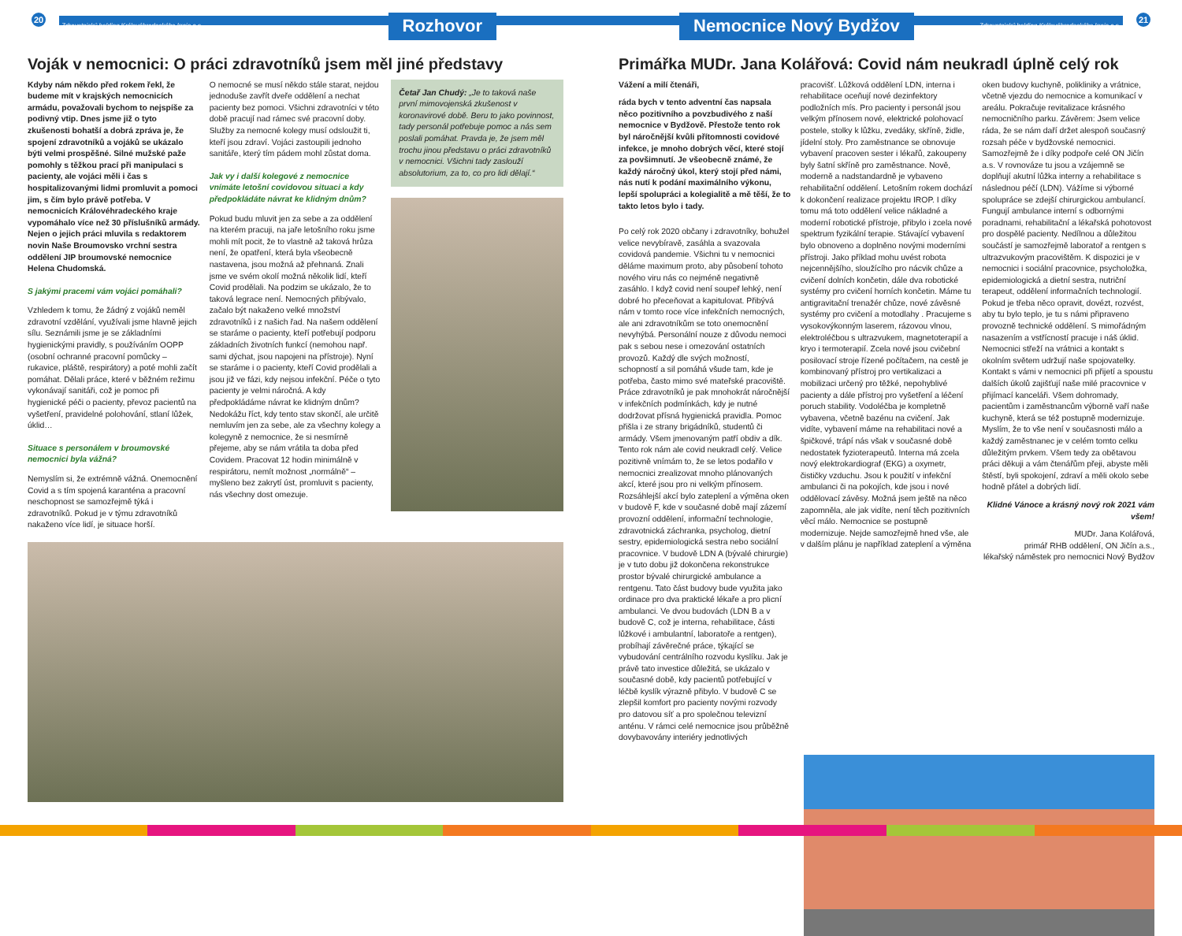20 Zdravotnický holding Královéhradeckého kraje a.s. Rozhovor
Voják v nemocnici: O práci zdravotníků jsem měl jiné představy
Kdyby nám někdo před rokem řekl, že budeme mít v krajských nemocnicích armádu, považovali bychom to nejspíše za podivný vtip. Dnes jsme již o tyto zkušenosti bohatší a dobrá zpráva je, že spojení zdravotníků a vojáků se ukázalo býti velmi prospěšné. Silné mužské paže pomohly s těžkou prací při manipulaci s pacienty, ale vojáci měli i čas s hospitalizovanými lidmi promluvit a pomoci jim, s čím bylo právě potřeba. V nemocnicích Královéhradeckého kraje vypomáhalo více než 30 příslušníků armády. Nejen o jejich práci mluvila s redaktorem novin Naše Broumovsko vrchní sestra oddělení JIP broumovské nemocnice Helena Chudomská.
S jakými pracemi vám vojáci pomáhali?
Vzhledem k tomu, že žádný z vojáků neměl zdravotní vzdělání, využívali jsme hlavně jejich sílu. Seznámili jsme je se základními hygienickými pravidly, s používáním OOPP (osobní ochranné pracovní pomůcky – rukavice, pláště, respirátory) a poté mohli začít pomáhat. Dělali práce, které v běžném režimu vykonávají sanitáři, což je pomoc při hygienické péči o pacienty, převoz pacientů na vyšetření, pravidelné polohování, stlaní lůžek, úklid…
Situace s personálem v broumovské nemocnici byla vážná?
Nemyslím si, že extrémně vážná. Onemocnění Covid a s tím spojená karanténa a pracovní neschopnost se samozřejmě týká i zdravotníků. Pokud je v týmu zdravotníků nakaženo více lidí, je situace horší.
O nemocné se musí někdo stále starat, nejdou jednoduše zavřít dveře oddělení a nechat pacienty bez pomoci. Všichni zdravotníci v této době pracují nad rámec své pracovní doby. Služby za nemocné kolegy musí odsloužit ti, kteří jsou zdraví. Vojáci zastoupili jednoho sanitáře, který tím pádem mohl zůstat doma.
Jak vy i další kolegové z nemocnice vnímáte letošní covidovou situaci a kdy předpokládáte návrat ke klidným dnům?
Pokud budu mluvit jen za sebe a za oddělení na kterém pracuji, na jaře letošního roku jsme mohli mít pocit, že to vlastně až taková hrůza není, že opatření, která byla všeobecně nastavena, jsou možná až přehnaná. Znali jsme ve svém okolí možná několik lidí, kteří Covid prodělali. Na podzim se ukázalo, že to taková legrace není. Nemocných přibývalo, začalo být nakaženo velké množství zdravotníků i z našich řad. Na našem oddělení se staráme o pacienty, kteří potřebují podporu základních životních funkcí (nemohou např. sami dýchat, jsou napojeni na přístroje). Nyní se staráme i o pacienty, kteří Covid prodělali a jsou již ve fázi, kdy nejsou infekční. Péče o tyto pacienty je velmi náročná. A kdy předpokládáme návrat ke klidným dnům? Nedokážu říct, kdy tento stav skončí, ale určitě nemluvím jen za sebe, ale za všechny kolegy a kolegyně z nemocnice, že si nesmírně přejeme, aby se nám vrátila ta doba před Covidem. Pracovat 12 hodin minimálně v respirátoru, nemít možnost „normálně“ – myšleno bez zakrytí úst, promluvit s pacienty, nás všechny dost omezuje.
Četař Jan Chudý: „Je to taková naše první mimovojenská zkušenost v koronavirové době. Beru to jako povinnost, tady personál potřebuje pomoc a nás sem poslali pomáhat. Pravda je, že jsem měl trochu jinou představu o práci zdravotníků v nemocnici. Všichni tady zaslouží absolutorium, za to, co pro lidi dělají.“
Nemocnice Nový Bydžov Zdravotnický holding Královéhradeckého kraje a.s. 21
Primářka MUDr. Jana Kolářová: Covid nám neukradl úplně celý rok
Vážení a milí čtenáři,
ráda bych v tento adventní čas napsala něco pozitivního a povzbudivého z naší nemocnice v Bydžově. Přestože tento rok byl náročnější kvůli přítomnosti covidové infekce, je mnoho dobrých věcí, které stojí za povšimnutí. Je všeobecně známé, že každý náročný úkol, který stojí před námi, nás nutí k podání maximálního výkonu, lepší spolupráci a kolegialitě a mě těší, že to takto letos bylo i tady.
Po celý rok 2020 občany i zdravotníky, bohužel velice nevybíravě, zasáhla a svazovala covidová pandemie. Všichni tu v nemocnici děláme maximum proto, aby působení tohoto nového viru nás co nejméně negativně zasáhlo. I když covid není soupeř lehký, není dobré ho přeceňovat a kapitulovat. Přibývá nám v tomto roce více infekčních nemocných, ale ani zdravotníkům se toto onemocnění nevyhýbá. Personální nouze z důvodu nemoci pak s sebou nese i omezování ostatních provozů. Každý dle svých možností, schopností a sil pomáhá všude tam, kde je potřeba, často mimo své mateřské pracoviště. Práce zdravotníků je pak mnohokrát náročnější v infekčních podmínkách, kdy je nutné dodržovat přísná hygienická pravidla. Pomoc přišla i ze strany brigádníků, studentů či armády. Všem jmenovaným patří obdiv a dík. Tento rok nám ale covid neukradl celý. Velice pozitivně vnímám to, že se letos podařilo v nemocnici zrealizovat mnoho plánovaných akcí, které jsou pro ni velkým přínosem. Rozsáhlejší akcí bylo zateplení a výměna oken v budově F, kde v současné době mají zázemí provozní oddělení, informační technologie, zdravotnická záchranka, psycholog, dietní sestry, epidemiologická sestra nebo sociální pracovnice. V budově LDN A (bývalé chirurgie) je v tuto dobu již dokončena rekonstrukce prostor bývalé chirurgické ambulance a rentgenu. Tato část budovy bude využita jako ordinace pro dva praktické lékaře a pro plicní ambulanci. Ve dvou budovách (LDN B a v budově C, což je interna, rehabilitace, části lůžkové i ambulantní, laboratoře a rentgen), probíhají závěrečné práce, týkající se vybudování centrálního rozvodu kyslíku. Jak je právě tato investice důležitá, se ukázalo v současné době, kdy pacientů potřebující v léčbě kyslík výrazně přibylo. V budově C se zlepšil komfort pro pacienty novými rozvody pro datovou síť a pro společnou televizní anténu. V rámci celé nemocnice jsou průběžně dovybavovány interiéry jednotlivých
pracovišť. Lůžková oddělení LDN, interna i rehabilitace oceňují nové dezinfektory podložních mís. Pro pacienty i personál jsou velkým přínosem nové, elektrické polohovací postele, stolky k lůžku, zvedáky, skříně, židle, jídelní stoly. Pro zaměstnance se obnovuje vybavení pracoven sester i lékařů, zakoupeny byly šatní skříně pro zaměstnance. Nově, moderně a nadstandardně je vybaveno rehabilitační oddělení. Letošním rokem dochází k dokončení realizace projektu IROP. I díky tomu má toto oddělení velice nákladné a moderní robotické přístroje, přibylo i zcela nové spektrum fyzikální terapie. Stávající vybavení bylo obnoveno a doplněno novými moderními přístroji. Jako příklad mohu uvést robota nejcennějšího, sloužícího pro nácvik chůze a cvičení dolních končetin, dále dva robotické systémy pro cvičení horních končetin. Máme tu antigravitační trenažér chůze, nové závěsné systémy pro cvičení a motodlahy . Pracujeme s vysokovýkonným laserem, rázovou vlnou, elektroléčbou s ultrazvukem, magnetoterapií a kryo i termoterapií. Zcela nové jsou cvičební posilovací stroje řízené počítačem, na cestě je kombinovaný přístroj pro vertikalizaci a mobilizaci určený pro těžké, nepohyblivé pacienty a dále přístroj pro vyšetření a léčení poruch stability. Vodoléčba je kompletně vybavena, včetně bazénu na cvičení. Jak vidíte, vybavení máme na rehabilitaci nové a špičkové, trápí nás však v současné době nedostatek fyzioterapeutů. Interna má zcela nový elektrokardiograf (EKG) a oxymetr, čističky vzduchu. Jsou k použití v infekční ambulanci či na pokojích, kde jsou i nové oddělovací závěsy. Možná jsem ještě na něco zapomněla, ale jak vidíte, není těch pozitivních věcí málo. Nemocnice se postupně modernizuje. Nejde samozřejmě hned vše, ale v dalším plánu je například zateplení a výměna
oken budovy kuchyně, polikliniky a vrátnice, včetně vjezdu do nemocnice a komunikací v areálu. Pokračuje revitalizace krásného nemocničního parku. Závěrem: Jsem velice ráda, že se nám daří držet alespoň současný rozsah péče v bydžovské nemocnici. Samozřejmě že i díky podpoře celé ON Jičín a.s. V rovnováze tu jsou a vzájemně se doplňují akutní lůžka interny a rehabilitace s následnou péčí (LDN). Vážíme si výborné spolupráce se zdejší chirurgickou ambulancí. Fungují ambulance interní s odbornými poradnami, rehabilitační a lékařská pohotovost pro dospělé pacienty. Nedílnou a důležitou součástí je samozřejmě laboratoř a rentgen s ultrazvukovým pracovištěm. K dispozici je v nemocnici i sociální pracovnice, psycholožka, epidemiologická a dietní sestra, nutriční terapeut, oddělení informačních technologií. Pokud je třeba něco opravit, dovézt, rozvést, aby tu bylo teplo, je tu s námi připraveno provozně technické oddělení. S mimořádným nasazením a vstřícností pracuje i náš úklid. Nemocnici střeží na vrátnici a kontakt s okolním světem udržují naše spojovatelky. Kontakt s vámi v nemocnici při přijetí a spoustu dalších úkolů zajišťují naše milé pracovnice v přijímací kanceláři. Všem dohromady, pacientům i zaměstnancům výborně vaří naše kuchyně, která se též postupně modernizuje. Myslím, že to vše není v současnosti málo a každý zaměstnanec je v celém tomto celku důležitým prvkem. Všem tedy za obětavou práci děkuji a vám čtenářům přeji, abyste měli štěstí, byli spokojení, zdraví a měli okolo sebe hodně přátel a dobrých lidí.
Klidné Vánoce a krásný nový rok 2021 vám všem!
MUDr. Jana Kolářová,
primář RHB oddělení, ON Jičín a.s.,
lékařský náměstek pro nemocnici Nový Bydžov